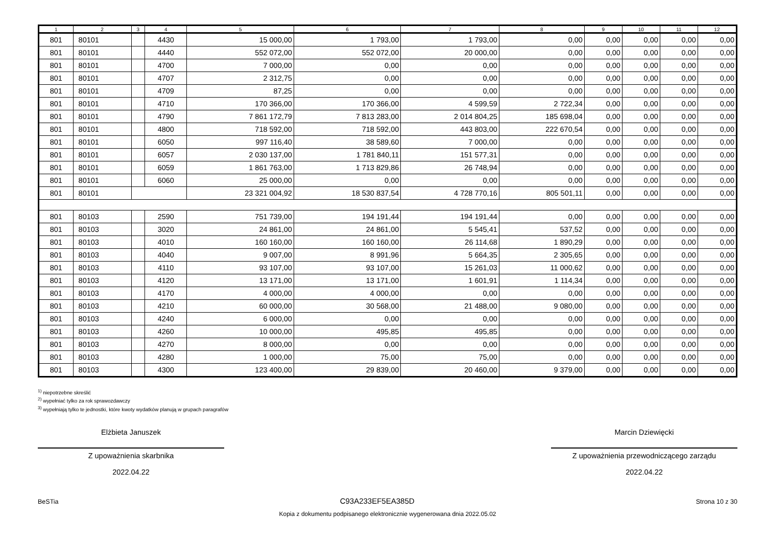| 1 | 2 | 3 | 4 | 5 | 6 | 7 | 8 | 9 | 10 | 11 | 12 |
| --- | --- | --- | --- | --- | --- | --- | --- | --- | --- | --- | --- |
| 801 | 80101 | | 4430 | 15 000,00 | 1 793,00 | 1 793,00 | 0,00 | 0,00 | 0,00 | 0,00 | 0,00 |
| 801 | 80101 | | 4440 | 552 072,00 | 552 072,00 | 20 000,00 | 0,00 | 0,00 | 0,00 | 0,00 | 0,00 |
| 801 | 80101 | | 4700 | 7 000,00 | 0,00 | 0,00 | 0,00 | 0,00 | 0,00 | 0,00 | 0,00 |
| 801 | 80101 | | 4707 | 2 312,75 | 0,00 | 0,00 | 0,00 | 0,00 | 0,00 | 0,00 | 0,00 |
| 801 | 80101 | | 4709 | 87,25 | 0,00 | 0,00 | 0,00 | 0,00 | 0,00 | 0,00 | 0,00 |
| 801 | 80101 | | 4710 | 170 366,00 | 170 366,00 | 4 599,59 | 2 722,34 | 0,00 | 0,00 | 0,00 | 0,00 |
| 801 | 80101 | | 4790 | 7 861 172,79 | 7 813 283,00 | 2 014 804,25 | 185 698,04 | 0,00 | 0,00 | 0,00 | 0,00 |
| 801 | 80101 | | 4800 | 718 592,00 | 718 592,00 | 443 803,00 | 222 670,54 | 0,00 | 0,00 | 0,00 | 0,00 |
| 801 | 80101 | | 6050 | 997 116,40 | 38 589,60 | 7 000,00 | 0,00 | 0,00 | 0,00 | 0,00 | 0,00 |
| 801 | 80101 | | 6057 | 2 030 137,00 | 1 781 840,11 | 151 577,31 | 0,00 | 0,00 | 0,00 | 0,00 | 0,00 |
| 801 | 80101 | | 6059 | 1 861 763,00 | 1 713 829,86 | 26 748,94 | 0,00 | 0,00 | 0,00 | 0,00 | 0,00 |
| 801 | 80101 | | 6060 | 25 000,00 | 0,00 | 0,00 | 0,00 | 0,00 | 0,00 | 0,00 | 0,00 |
| 801 | 80101 | | | 23 321 004,92 | 18 530 837,54 | 4 728 770,16 | 805 501,11 | 0,00 | 0,00 | 0,00 | 0,00 |
| 801 | 80103 | | 2590 | 751 739,00 | 194 191,44 | 194 191,44 | 0,00 | 0,00 | 0,00 | 0,00 | 0,00 |
| 801 | 80103 | | 3020 | 24 861,00 | 24 861,00 | 5 545,41 | 537,52 | 0,00 | 0,00 | 0,00 | 0,00 |
| 801 | 80103 | | 4010 | 160 160,00 | 160 160,00 | 26 114,68 | 1 890,29 | 0,00 | 0,00 | 0,00 | 0,00 |
| 801 | 80103 | | 4040 | 9 007,00 | 8 991,96 | 5 664,35 | 2 305,65 | 0,00 | 0,00 | 0,00 | 0,00 |
| 801 | 80103 | | 4110 | 93 107,00 | 93 107,00 | 15 261,03 | 11 000,62 | 0,00 | 0,00 | 0,00 | 0,00 |
| 801 | 80103 | | 4120 | 13 171,00 | 13 171,00 | 1 601,91 | 1 114,34 | 0,00 | 0,00 | 0,00 | 0,00 |
| 801 | 80103 | | 4170 | 4 000,00 | 4 000,00 | 0,00 | 0,00 | 0,00 | 0,00 | 0,00 | 0,00 |
| 801 | 80103 | | 4210 | 60 000,00 | 30 568,00 | 21 488,00 | 9 080,00 | 0,00 | 0,00 | 0,00 | 0,00 |
| 801 | 80103 | | 4240 | 6 000,00 | 0,00 | 0,00 | 0,00 | 0,00 | 0,00 | 0,00 | 0,00 |
| 801 | 80103 | | 4260 | 10 000,00 | 495,85 | 495,85 | 0,00 | 0,00 | 0,00 | 0,00 | 0,00 |
| 801 | 80103 | | 4270 | 8 000,00 | 0,00 | 0,00 | 0,00 | 0,00 | 0,00 | 0,00 | 0,00 |
| 801 | 80103 | | 4280 | 1 000,00 | 75,00 | 75,00 | 0,00 | 0,00 | 0,00 | 0,00 | 0,00 |
| 801 | 80103 | | 4300 | 123 400,00 | 29 839,00 | 20 460,00 | 9 379,00 | 0,00 | 0,00 | 0,00 | 0,00 |
<sup>1)</sup> niepotrzebne skreślić
<sup>2)</sup> wypełniać tylko za rok sprawozdawczy
<sup>3)</sup> wypełniają tylko te jednostki, które kwoty wydatków planują w grupach paragrafów
Elżbieta Januszek
Z upoważnienia skarbnika
2022.04.22
Marcin Dziewięcki
Z upoważnienia przewodniczącego zarządu
2022.04.22
BeSTia C93A233EF5EA385D Strona 10 z 30
Kopia z dokumentu podpisanego elektronicznie wygenerowana dnia 2022.05.02